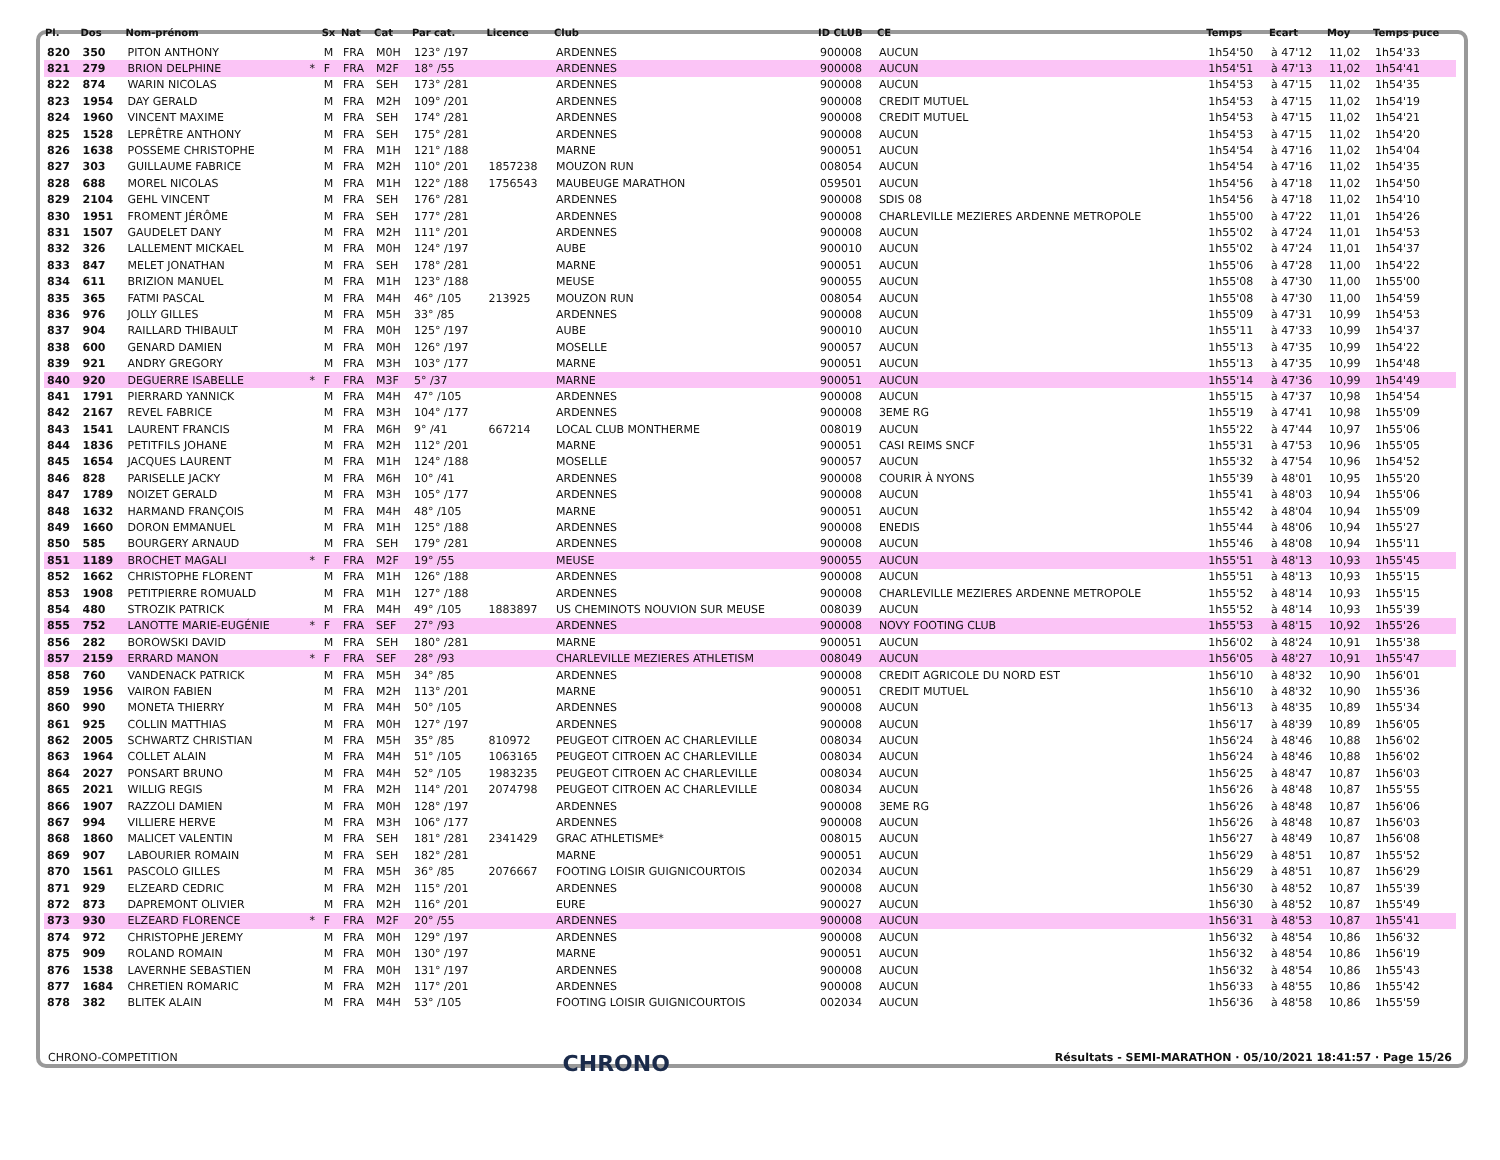| Pl. | Dos | Nom-prénom | | Sx | Nat | Cat | Par cat. | Licence | Club | ID CLUB | CE | Temps | Ecart | Moy | Temps puce |
| --- | --- | --- | --- | --- | --- | --- | --- | --- | --- | --- | --- | --- | --- | --- | --- |
| 820 | 350 | PITON ANTHONY | | M | FRA | M0H | 123° /197 | | ARDENNES | 900008 | AUCUN | 1h54'50 | à 47'12 | 11,02 | 1h54'33 |
| 821 | 279 | BRION DELPHINE | * | F | FRA | M2F | 18° /55 | | ARDENNES | 900008 | AUCUN | 1h54'51 | à 47'13 | 11,02 | 1h54'41 |
| 822 | 874 | WARIN NICOLAS | | M | FRA | SEH | 173° /281 | | ARDENNES | 900008 | AUCUN | 1h54'53 | à 47'15 | 11,02 | 1h54'35 |
| 823 | 1954 | DAY GERALD | | M | FRA | M2H | 109° /201 | | ARDENNES | 900008 | CREDIT MUTUEL | 1h54'53 | à 47'15 | 11,02 | 1h54'19 |
| 824 | 1960 | VINCENT MAXIME | | M | FRA | SEH | 174° /281 | | ARDENNES | 900008 | CREDIT MUTUEL | 1h54'53 | à 47'15 | 11,02 | 1h54'21 |
| 825 | 1528 | LEPRÊTRE ANTHONY | | M | FRA | SEH | 175° /281 | | ARDENNES | 900008 | AUCUN | 1h54'53 | à 47'15 | 11,02 | 1h54'20 |
| 826 | 1638 | POSSEME CHRISTOPHE | | M | FRA | M1H | 121° /188 | | MARNE | 900051 | AUCUN | 1h54'54 | à 47'16 | 11,02 | 1h54'04 |
| 827 | 303 | GUILLAUME FABRICE | | M | FRA | M2H | 110° /201 | 1857238 | MOUZON RUN | 008054 | AUCUN | 1h54'54 | à 47'16 | 11,02 | 1h54'35 |
| 828 | 688 | MOREL NICOLAS | | M | FRA | M1H | 122° /188 | 1756543 | MAUBEUGE MARATHON | 059501 | AUCUN | 1h54'56 | à 47'18 | 11,02 | 1h54'50 |
| 829 | 2104 | GEHL VINCENT | | M | FRA | SEH | 176° /281 | | ARDENNES | 900008 | SDIS 08 | 1h54'56 | à 47'18 | 11,02 | 1h54'10 |
| 830 | 1951 | FROMENT JÉRÔME | | M | FRA | SEH | 177° /281 | | ARDENNES | 900008 | CHARLEVILLE MEZIERES ARDENNE METROPOLE | 1h55'00 | à 47'22 | 11,01 | 1h54'26 |
| 831 | 1507 | GAUDELET DANY | | M | FRA | M2H | 111° /201 | | ARDENNES | 900008 | AUCUN | 1h55'02 | à 47'24 | 11,01 | 1h54'53 |
| 832 | 326 | LALLEMENT MICKAEL | | M | FRA | M0H | 124° /197 | | AUBE | 900010 | AUCUN | 1h55'02 | à 47'24 | 11,01 | 1h54'37 |
| 833 | 847 | MELET JONATHAN | | M | FRA | SEH | 178° /281 | | MARNE | 900051 | AUCUN | 1h55'06 | à 47'28 | 11,00 | 1h54'22 |
| 834 | 611 | BRIZION MANUEL | | M | FRA | M1H | 123° /188 | | MEUSE | 900055 | AUCUN | 1h55'08 | à 47'30 | 11,00 | 1h55'00 |
| 835 | 365 | FATMI PASCAL | | M | FRA | M4H | 46° /105 | 213925 | MOUZON RUN | 008054 | AUCUN | 1h55'08 | à 47'30 | 11,00 | 1h54'59 |
| 836 | 976 | JOLLY GILLES | | M | FRA | M5H | 33° /85 | | ARDENNES | 900008 | AUCUN | 1h55'09 | à 47'31 | 10,99 | 1h54'53 |
| 837 | 904 | RAILLARD THIBAULT | | M | FRA | M0H | 125° /197 | | AUBE | 900010 | AUCUN | 1h55'11 | à 47'33 | 10,99 | 1h54'37 |
| 838 | 600 | GENARD DAMIEN | | M | FRA | M0H | 126° /197 | | MOSELLE | 900057 | AUCUN | 1h55'13 | à 47'35 | 10,99 | 1h54'22 |
| 839 | 921 | ANDRY GREGORY | | M | FRA | M3H | 103° /177 | | MARNE | 900051 | AUCUN | 1h55'13 | à 47'35 | 10,99 | 1h54'48 |
| 840 | 920 | DEGUERRE ISABELLE | * | F | FRA | M3F | 5° /37 | | MARNE | 900051 | AUCUN | 1h55'14 | à 47'36 | 10,99 | 1h54'49 |
| 841 | 1791 | PIERRARD YANNICK | | M | FRA | M4H | 47° /105 | | ARDENNES | 900008 | AUCUN | 1h55'15 | à 47'37 | 10,98 | 1h54'54 |
| 842 | 2167 | REVEL FABRICE | | M | FRA | M3H | 104° /177 | | ARDENNES | 900008 | 3EME RG | 1h55'19 | à 47'41 | 10,98 | 1h55'09 |
| 843 | 1541 | LAURENT FRANCIS | | M | FRA | M6H | 9° /41 | 667214 | LOCAL CLUB MONTHERME | 008019 | AUCUN | 1h55'22 | à 47'44 | 10,97 | 1h55'06 |
| 844 | 1836 | PETITFILS JOHANE | | M | FRA | M2H | 112° /201 | | MARNE | 900051 | CASI REIMS SNCF | 1h55'31 | à 47'53 | 10,96 | 1h55'05 |
| 845 | 1654 | JACQUES LAURENT | | M | FRA | M1H | 124° /188 | | MOSELLE | 900057 | AUCUN | 1h55'32 | à 47'54 | 10,96 | 1h54'52 |
| 846 | 828 | PARISELLE JACKY | | M | FRA | M6H | 10° /41 | | ARDENNES | 900008 | COURIR À NYONS | 1h55'39 | à 48'01 | 10,95 | 1h55'20 |
| 847 | 1789 | NOIZET GERALD | | M | FRA | M3H | 105° /177 | | ARDENNES | 900008 | AUCUN | 1h55'41 | à 48'03 | 10,94 | 1h55'06 |
| 848 | 1632 | HARMAND FRANÇOIS | | M | FRA | M4H | 48° /105 | | MARNE | 900051 | AUCUN | 1h55'42 | à 48'04 | 10,94 | 1h55'09 |
| 849 | 1660 | DORON EMMANUEL | | M | FRA | M1H | 125° /188 | | ARDENNES | 900008 | ENEDIS | 1h55'44 | à 48'06 | 10,94 | 1h55'27 |
| 850 | 585 | BOURGERY ARNAUD | | M | FRA | SEH | 179° /281 | | ARDENNES | 900008 | AUCUN | 1h55'46 | à 48'08 | 10,94 | 1h55'11 |
| 851 | 1189 | BROCHET MAGALI | * | F | FRA | M2F | 19° /55 | | MEUSE | 900055 | AUCUN | 1h55'51 | à 48'13 | 10,93 | 1h55'45 |
| 852 | 1662 | CHRISTOPHE FLORENT | | M | FRA | M1H | 126° /188 | | ARDENNES | 900008 | AUCUN | 1h55'51 | à 48'13 | 10,93 | 1h55'15 |
| 853 | 1908 | PETITPIERRE ROMUALD | | M | FRA | M1H | 127° /188 | | ARDENNES | 900008 | CHARLEVILLE MEZIERES ARDENNE METROPOLE | 1h55'52 | à 48'14 | 10,93 | 1h55'15 |
| 854 | 480 | STROZIK PATRICK | | M | FRA | M4H | 49° /105 | 1883897 | US CHEMINOTS NOUVION SUR MEUSE | 008039 | AUCUN | 1h55'52 | à 48'14 | 10,93 | 1h55'39 |
| 855 | 752 | LANOTTE MARIE-EUGÉNIE | * | F | FRA | SEF | 27° /93 | | ARDENNES | 900008 | NOVY FOOTING CLUB | 1h55'53 | à 48'15 | 10,92 | 1h55'26 |
| 856 | 282 | BOROWSKI DAVID | | M | FRA | SEH | 180° /281 | | MARNE | 900051 | AUCUN | 1h56'02 | à 48'24 | 10,91 | 1h55'38 |
| 857 | 2159 | ERRARD MANON | * | F | FRA | SEF | 28° /93 | | CHARLEVILLE MEZIERES ATHLETISM | 008049 | AUCUN | 1h56'05 | à 48'27 | 10,91 | 1h55'47 |
| 858 | 760 | VANDENACK PATRICK | | M | FRA | M5H | 34° /85 | | ARDENNES | 900008 | CREDIT AGRICOLE DU NORD EST | 1h56'10 | à 48'32 | 10,90 | 1h56'01 |
| 859 | 1956 | VAIRON FABIEN | | M | FRA | M2H | 113° /201 | | MARNE | 900051 | CREDIT MUTUEL | 1h56'10 | à 48'32 | 10,90 | 1h55'36 |
| 860 | 990 | MONETA THIERRY | | M | FRA | M4H | 50° /105 | | ARDENNES | 900008 | AUCUN | 1h56'13 | à 48'35 | 10,89 | 1h55'34 |
| 861 | 925 | COLLIN MATTHIAS | | M | FRA | M0H | 127° /197 | | ARDENNES | 900008 | AUCUN | 1h56'17 | à 48'39 | 10,89 | 1h56'05 |
| 862 | 2005 | SCHWARTZ CHRISTIAN | | M | FRA | M5H | 35° /85 | 810972 | PEUGEOT CITROEN AC CHARLEVILLE | 008034 | AUCUN | 1h56'24 | à 48'46 | 10,88 | 1h56'02 |
| 863 | 1964 | COLLET ALAIN | | M | FRA | M4H | 51° /105 | 1063165 | PEUGEOT CITROEN AC CHARLEVILLE | 008034 | AUCUN | 1h56'24 | à 48'46 | 10,88 | 1h56'02 |
| 864 | 2027 | PONSART BRUNO | | M | FRA | M4H | 52° /105 | 1983235 | PEUGEOT CITROEN AC CHARLEVILLE | 008034 | AUCUN | 1h56'25 | à 48'47 | 10,87 | 1h56'03 |
| 865 | 2021 | WILLIG REGIS | | M | FRA | M2H | 114° /201 | 2074798 | PEUGEOT CITROEN AC CHARLEVILLE | 008034 | AUCUN | 1h56'26 | à 48'48 | 10,87 | 1h55'55 |
| 866 | 1907 | RAZZOLI DAMIEN | | M | FRA | M0H | 128° /197 | | ARDENNES | 900008 | 3EME RG | 1h56'26 | à 48'48 | 10,87 | 1h56'06 |
| 867 | 994 | VILLIERE HERVE | | M | FRA | M3H | 106° /177 | | ARDENNES | 900008 | AUCUN | 1h56'26 | à 48'48 | 10,87 | 1h56'03 |
| 868 | 1860 | MALICET VALENTIN | | M | FRA | SEH | 181° /281 | 2341429 | GRAC ATHLETISME* | 008015 | AUCUN | 1h56'27 | à 48'49 | 10,87 | 1h56'08 |
| 869 | 907 | LABOURIER ROMAIN | | M | FRA | SEH | 182° /281 | | MARNE | 900051 | AUCUN | 1h56'29 | à 48'51 | 10,87 | 1h55'52 |
| 870 | 1561 | PASCOLO GILLES | | M | FRA | M5H | 36° /85 | 2076667 | FOOTING LOISIR GUIGNICOURTOIS | 002034 | AUCUN | 1h56'29 | à 48'51 | 10,87 | 1h56'29 |
| 871 | 929 | ELZEARD CEDRIC | | M | FRA | M2H | 115° /201 | | ARDENNES | 900008 | AUCUN | 1h56'30 | à 48'52 | 10,87 | 1h55'39 |
| 872 | 873 | DAPREMONT OLIVIER | | M | FRA | M2H | 116° /201 | | EURE | 900027 | AUCUN | 1h56'30 | à 48'52 | 10,87 | 1h55'49 |
| 873 | 930 | ELZEARD FLORENCE | * | F | FRA | M2F | 20° /55 | | ARDENNES | 900008 | AUCUN | 1h56'31 | à 48'53 | 10,87 | 1h55'41 |
| 874 | 972 | CHRISTOPHE JEREMY | | M | FRA | M0H | 129° /197 | | ARDENNES | 900008 | AUCUN | 1h56'32 | à 48'54 | 10,86 | 1h56'32 |
| 875 | 909 | ROLAND ROMAIN | | M | FRA | M0H | 130° /197 | | MARNE | 900051 | AUCUN | 1h56'32 | à 48'54 | 10,86 | 1h56'19 |
| 876 | 1538 | LAVERNHE SEBASTIEN | | M | FRA | M0H | 131° /197 | | ARDENNES | 900008 | AUCUN | 1h56'32 | à 48'54 | 10,86 | 1h55'43 |
| 877 | 1684 | CHRETIEN ROMARIC | | M | FRA | M2H | 117° /201 | | ARDENNES | 900008 | AUCUN | 1h56'33 | à 48'55 | 10,86 | 1h55'42 |
| 878 | 382 | BLITEK ALAIN | | M | FRA | M4H | 53° /105 | | FOOTING LOISIR GUIGNICOURTOIS | 002034 | AUCUN | 1h56'36 | à 48'58 | 10,86 | 1h55'59 |
CHRONO-COMPETITION CHRONO Résultats - SEMI-MARATHON · 05/10/2021 18:41:57 · Page 15/26